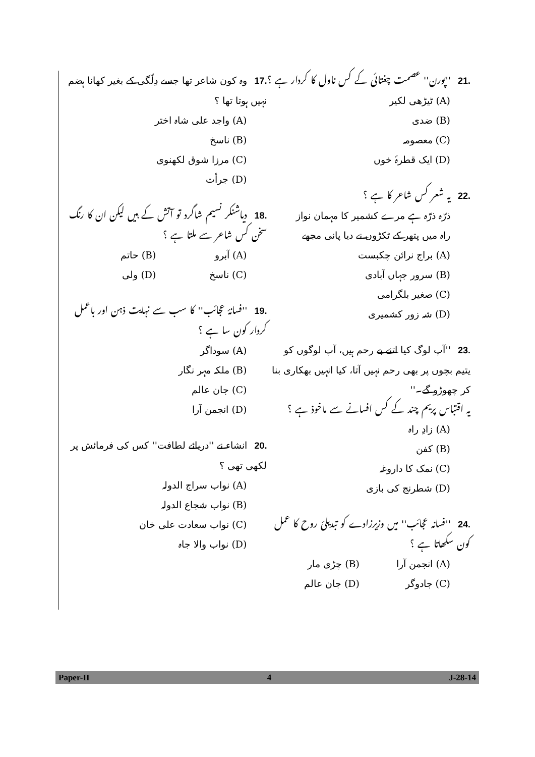.17وہ کون شاعر تھا جسے دِلّگی کے بغیر کھانا ہضم نہیں ہوتا تھا ؟
(A) واجد علی شاہ اختر
(B) ناسخ
(C) مرزا شوق لکھنوی
(D) جرأت
.18دیاشنکر نسیم شاگرد تو آتش کے ہیں لیکن ان کا رنگ سخن کس شاعر سے ملتا ہے ؟
(A) آبرو (B) حاتم
(C) ناسخ (D) ولی
.19''فسانۂ عجائب'' کا سب سے نہایت ذہن اور باعمل کردار کون سا ہے ؟
(A) سوداگر
(B) ملکہ مہر نگار
(C) جان عالم
(D) انجمن آرا
.20انشاء نے ''دریائے لطافت'' کس کی فرمائش پر لکھی تھی ؟
(A) نواب سراج الدولہ
(B) نواب شجاع الدولہ
(C) نواب سعادت علی خان
(D) نواب والا جاہ
.21''پورن'' عصمت چغتائی کے کس ناول کا کردار ہے ؟
(A) ٹیڑھی لکیر
(B) ضدی
(C) معصومہ
(D) ایک قطرۂ خوں
.22یہ شعر کس شاعر کا ہے ؟
ذرّہ ذرّہ ہے مرے کشمیر کا مہمان نواز
راہ میں پتھر کے ٹکڑوں نے دیا پانی مجھے
(A) براج نرائن چکبست
(B) سرور جہاں آبادی
(C) صغیر بلگرامی
(D) شہ زور کشمیری
.23''آپ لوگ کیا اتنے بے رحم ہیں، آپ لوگوں کو یتیم بچوں پر بھی رحم نہیں آتا، کیا انہیں بھکاری بنا کر چھوڑو گے۔''
یہ اقتباس پریم چند کے کس افسانے سے ماخوذ ہے ؟
(A) زادِ راہ
(B) کفن
(C) نمک کا داروغہ
(D) شطرنج کی بازی
.24''فسانہ عجائب'' میں وزیرزادے کو تبدیلئ روح کا عمل کون سکھاتا ہے ؟
(A) انجمن آرا (B) چڑی مار
(C) جادوگر (D) جان عالم
Paper-II 4 J-28-14